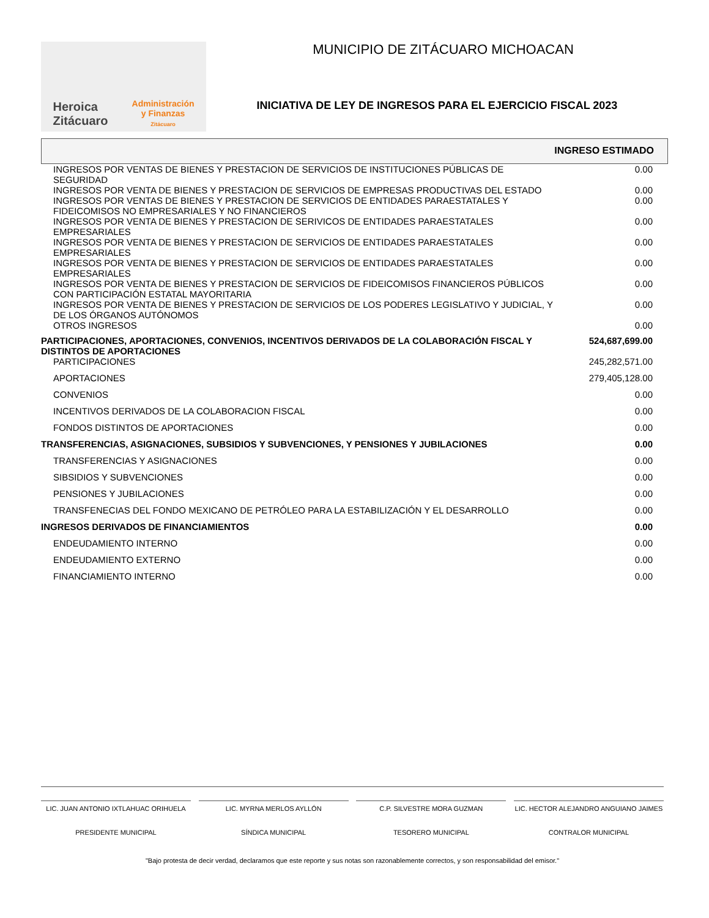Heroica
Zitácuaro
Administración
y Finanzas
Zitácuaro
MUNICIPIO DE ZITÁCUARO MICHOACAN
INICIATIVA DE LEY DE INGRESOS PARA EL EJERCICIO FISCAL 2023
INGRESO ESTIMADO
| INGRESOS POR VENTAS DE BIENES Y PRESTACION DE SERVICIOS DE INSTITUCIONES PÚBLICAS DE SEGURIDAD | 0.00 |
| INGRESOS POR VENTA DE BIENES Y PRESTACION DE SERVICIOS DE EMPRESAS PRODUCTIVAS DEL ESTADO | 0.00 |
| INGRESOS POR VENTAS DE BIENES Y PRESTACION DE SERVICIOS DE ENTIDADES PARAESTATALES Y FIDEICOMISOS NO EMPRESARIALES Y NO FINANCIEROS | 0.00 |
| INGRESOS POR VENTA DE BIENES Y PRESTACION DE SERIVICOS DE ENTIDADES PARAESTATALES EMPRESARIALES | 0.00 |
| INGRESOS POR VENTA DE BIENES Y PRESTACION DE SERVICIOS DE ENTIDADES PARAESTATALES EMPRESARIALES | 0.00 |
| INGRESOS POR VENTA DE BIENES Y PRESTACION DE SERVICIOS DE ENTIDADES PARAESTATALES EMPRESARIALES | 0.00 |
| INGRESOS POR VENTA DE BIENES Y PRESTACION DE SERVICIOS DE FIDEICOMISOS FINANCIEROS PÚBLICOS CON PARTICIPACIÓN ESTATAL MAYORITARIA | 0.00 |
| INGRESOS POR VENTA DE BIENES Y PRESTACION DE SERVICIOS DE LOS PODERES LEGISLATIVO Y JUDICIAL, Y DE LOS ÓRGANOS AUTÓNOMOS | 0.00 |
| OTROS INGRESOS | 0.00 |
| PARTICIPACIONES, APORTACIONES, CONVENIOS, INCENTIVOS DERIVADOS DE LA COLABORACIÓN FISCAL Y DISTINTOS DE APORTACIONES | 524,687,699.00 |
| PARTICIPACIONES | 245,282,571.00 |
| APORTACIONES | 279,405,128.00 |
| CONVENIOS | 0.00 |
| INCENTIVOS DERIVADOS DE LA COLABORACION FISCAL | 0.00 |
| FONDOS DISTINTOS DE APORTACIONES | 0.00 |
| TRANSFERENCIAS, ASIGNACIONES, SUBSIDIOS Y SUBVENCIONES, Y PENSIONES Y JUBILACIONES | 0.00 |
| TRANSFERENCIAS Y ASIGNACIONES | 0.00 |
| SIBSIDIOS Y SUBVENCIONES | 0.00 |
| PENSIONES Y JUBILACIONES | 0.00 |
| TRANSFENECIAS DEL FONDO MEXICANO DE PETRÓLEO PARA LA ESTABILIZACIÓN Y EL DESARROLLO | 0.00 |
| INGRESOS DERIVADOS DE FINANCIAMIENTOS | 0.00 |
| ENDEUDAMIENTO INTERNO | 0.00 |
| ENDEUDAMIENTO EXTERNO | 0.00 |
| FINANCIAMIENTO INTERNO | 0.00 |
LIC. JUAN ANTONIO IXTLAHUAC ORIHUELA
PRESIDENTE MUNICIPAL
LIC. MYRNA MERLOS AYLLÓN
SÍNDICA MUNICIPAL
C.P. SILVESTRE MORA GUZMAN
TESORERO MUNICIPAL
LIC. HECTOR ALEJANDRO ANGUIANO JAIMES
CONTRALOR MUNICIPAL
"Bajo protesta de decir verdad, declaramos que este reporte y sus notas son razonablemente correctos, y son responsabilidad del emisor."